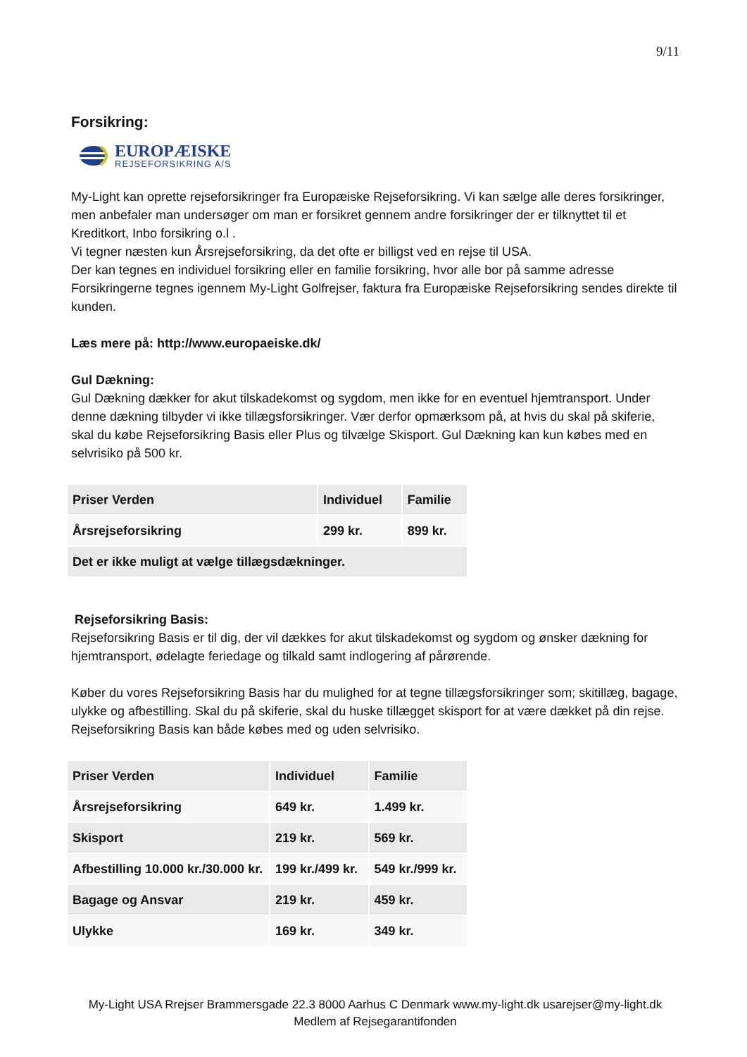9/11
Forsikring:
EUROPÆISKE
REJSEFORSIKRING A/S
My-Light kan oprette rejseforsikringer fra Europæiske Rejseforsikring. Vi kan sælge alle deres forsikringer, men anbefaler man undersøger om man er forsikret gennem andre forsikringer der er tilknyttet til et Kreditkort, Inbo forsikring o.l .
Vi tegner næsten kun Årsrejseforsikring, da det ofte er billigst ved en rejse til USA.
Der kan tegnes en individuel forsikring eller en familie forsikring, hvor alle bor på samme adresse Forsikringerne tegnes igennem My-Light Golfrejser, faktura fra Europæiske Rejseforsikring sendes direkte til kunden.
Læs mere på: http://www.europaeiske.dk/
Gul Dækning:
Gul Dækning dækker for akut tilskadekomst og sygdom, men ikke for en eventuel hjemtransport. Under denne dækning tilbyder vi ikke tillægsforsikringer. Vær derfor opmærksom på, at hvis du skal på skiferie, skal du købe Rejseforsikring Basis eller Plus og tilvælge Skisport. Gul Dækning kan kun købes med en selvrisiko på 500 kr.
| Priser Verden | Individuel | Familie |
| Årsrejseforsikring | 299 kr. | 899 kr. |
| Det er ikke muligt at vælge tillægsdækninger. | | |
Rejseforsikring Basis:
Rejseforsikring Basis er til dig, der vil dækkes for akut tilskadekomst og sygdom og ønsker dækning for hjemtransport, ødelagte feriedage og tilkald samt indlogering af pårørende.
Køber du vores Rejseforsikring Basis har du mulighed for at tegne tillægsforsikringer som; skitillæg, bagage, ulykke og afbestilling. Skal du på skiferie, skal du huske tillægget skisport for at være dækket på din rejse. Rejseforsikring Basis kan både købes med og uden selvrisiko.
| Priser Verden | Individuel | Familie |
| Årsrejseforsikring | 649 kr. | 1.499 kr. |
| Skisport | 219 kr. | 569 kr. |
| Afbestilling 10.000 kr./30.000 kr. | 199 kr./499 kr. | 549 kr./999 kr. |
| Bagage og Ansvar | 219 kr. | 459 kr. |
| Ulykke | 169 kr. | 349 kr. |
My-Light USA Rrejser Brammersgade 22.3 8000 Aarhus C Denmark www.my-light.dk usarejser@my-light.dk
Medlem af Rejsegarantifonden